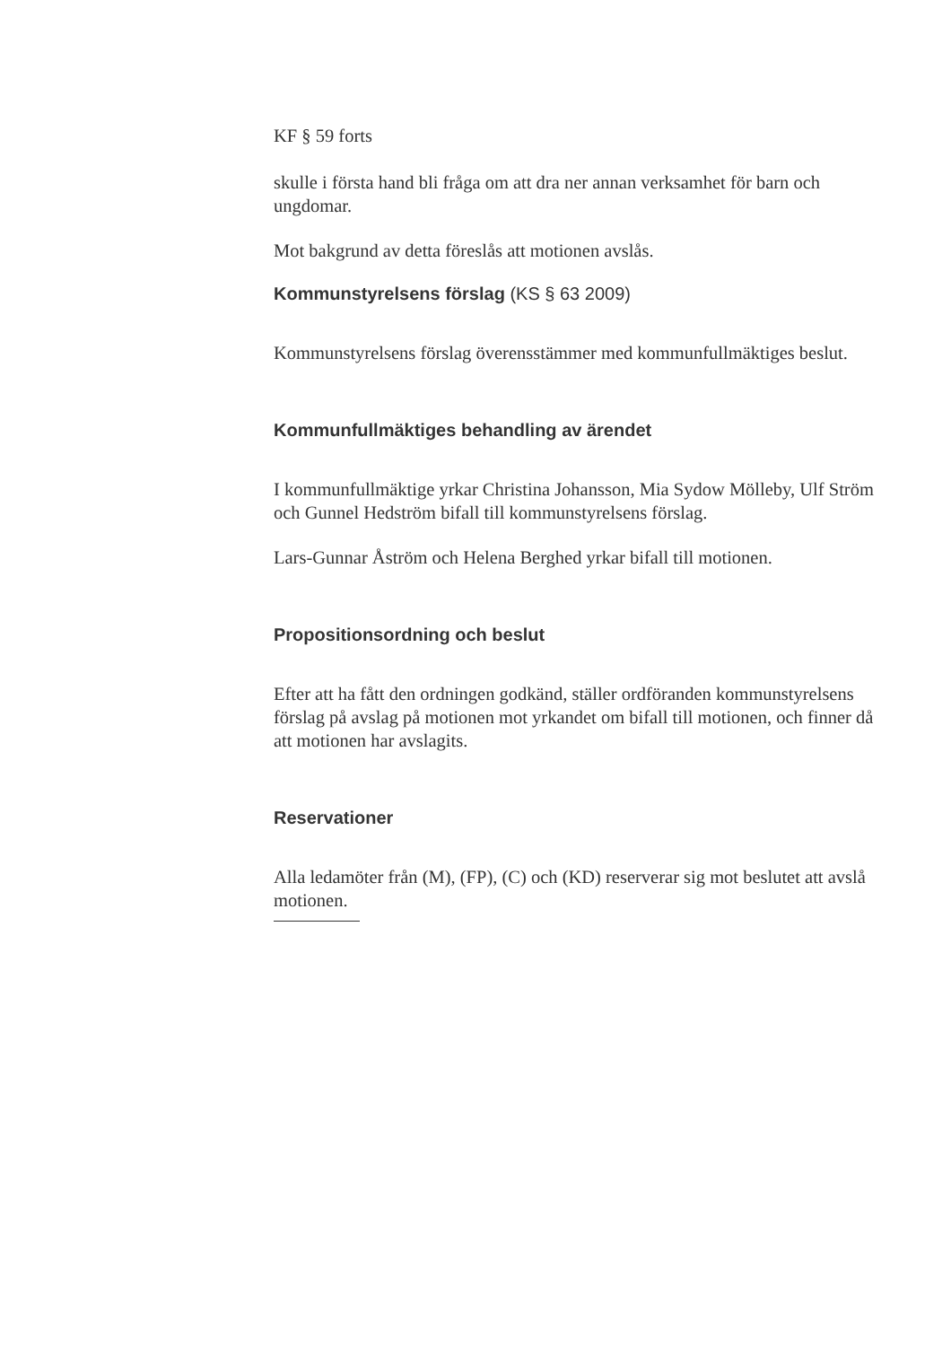KF § 59 forts
skulle i första hand bli fråga om att dra ner annan verksamhet för barn och ungdomar.
Mot bakgrund av detta föreslås att motionen avslås.
Kommunstyrelsens förslag (KS § 63 2009)
Kommunstyrelsens förslag överensstämmer med kommunfullmäktiges beslut.
Kommunfullmäktiges behandling av ärendet
I kommunfullmäktige yrkar Christina Johansson, Mia Sydow Mölleby, Ulf Ström och Gunnel Hedström bifall till kommunstyrelsens förslag.
Lars-Gunnar Åström och Helena Berghed yrkar bifall till motionen.
Propositionsordning och beslut
Efter att ha fått den ordningen godkänd, ställer ordföranden kommunstyrelsens förslag på avslag på motionen mot yrkandet om bifall till motionen, och finner då att motionen har avslagits.
Reservationer
Alla ledamöter från (M), (FP), (C) och (KD) reserverar sig mot beslutet att avslå motionen.